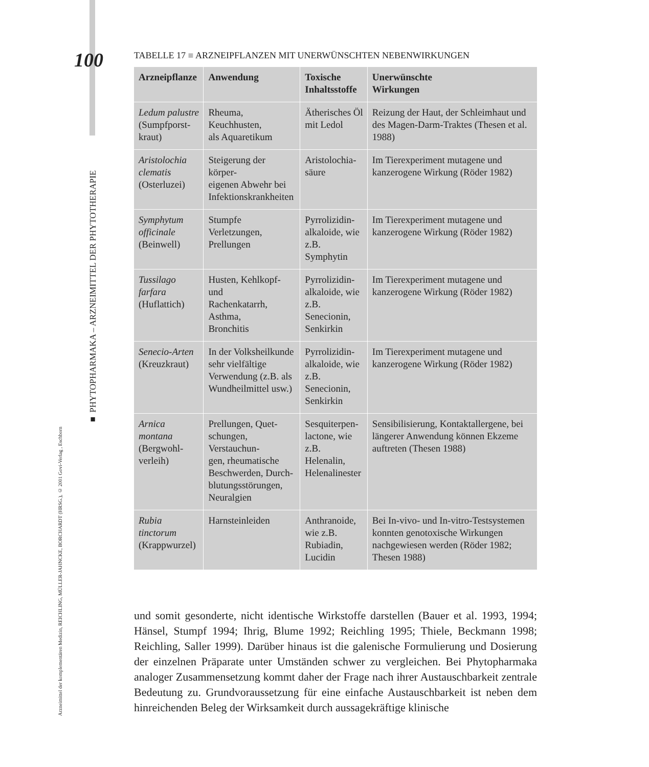Arzneimittel der komplementären Medizin, REICHLING, MÜLLER-JAHNCKE, BORCHARDT (HRSG.), © 2001 Govi-Verlag , Eschborn
■ PHYTOPHARMAKA – ARZNEIMITTEL DER PHYTOTHERAPIE
100
TABELLE 17 ■ ARZNEIPFLANZEN MIT UNERWÜNSCHTEN NEBENWIRKUNGEN
| Arzneipflanze | Anwendung | Toxische Inhaltsstoffe | Unerwünschte Wirkungen |
| --- | --- | --- | --- |
| Ledum palustre (Sumpfporst- kraut) | Rheuma, Keuchhusten, als Aquaretikum | Ätherisches Öl mit Ledol | Reizung der Haut, der Schleimhaut und des Magen-Darm-Traktes (Thesen et al. 1988) |
| Aristolochia clematis (Osterluzei) | Steigerung der körper- eigenen Abwehr bei Infektionskrankheiten | Aristolochia- säure | Im Tierexperiment mutagene und kanzerogene Wirkung (Röder 1982) |
| Symphytum officinale (Beinwell) | Stumpfe Verletzungen, Prellungen | Pyrrolizidin- alkaloide, wie z.B. Symphytin | Im Tierexperiment mutagene und kanzerogene Wirkung (Röder 1982) |
| Tussilago farfara (Huflattich) | Husten, Kehlkopf- und Rachenkatarrh, Asthma, Bronchitis | Pyrrolizidin- alkaloide, wie z.B. Senecionin, Senkirkin | Im Tierexperiment mutagene und kanzerogene Wirkung (Röder 1982) |
| Senecio-Arten (Kreuzkraut) | In der Volksheilkunde sehr vielfältige Verwendung (z.B. als Wundheilmittel usw.) | Pyrrolizidin- alkaloide, wie z.B. Senecionin, Senkirkin | Im Tierexperiment mutagene und kanzerogene Wirkung (Röder 1982) |
| Arnica montana (Bergwohl- verleih) | Prellungen, Quet- schungen, Verstauchun- gen, rheumatische Beschwerden, Durch- blutungsstörungen, Neuralgien | Sesquiterpen- lactone, wie z.B. Helenalin, Helenalinester | Sensibilisierung, Kontaktallergene, bei längerer Anwendung können Ekzeme auftreten (Thesen 1988) |
| Rubia tinctorum (Krappwurzel) | Harnsteinleiden | Anthranoide, wie z.B. Rubiadin, Lucidin | Bei In-vivo- und In-vitro-Testsystemen konnten genotoxische Wirkungen nachgewiesen werden (Röder 1982; Thesen 1988) |
und somit gesonderte, nicht identische Wirkstoffe darstellen (Bauer et al. 1993, 1994; Hänsel, Stumpf 1994; Ihrig, Blume 1992; Reichling 1995; Thiele, Beckmann 1998; Reichling, Saller 1999). Darüber hinaus ist die galenische Formulierung und Dosierung der einzelnen Präparate unter Umständen schwer zu vergleichen. Bei Phytopharmaka analoger Zusammensetzung kommt daher der Frage nach ihrer Austauschbarkeit zentrale Bedeutung zu. Grundvoraussetzung für eine einfache Austauschbarkeit ist neben dem hinreichenden Beleg der Wirksamkeit durch aussagekräftige klinische